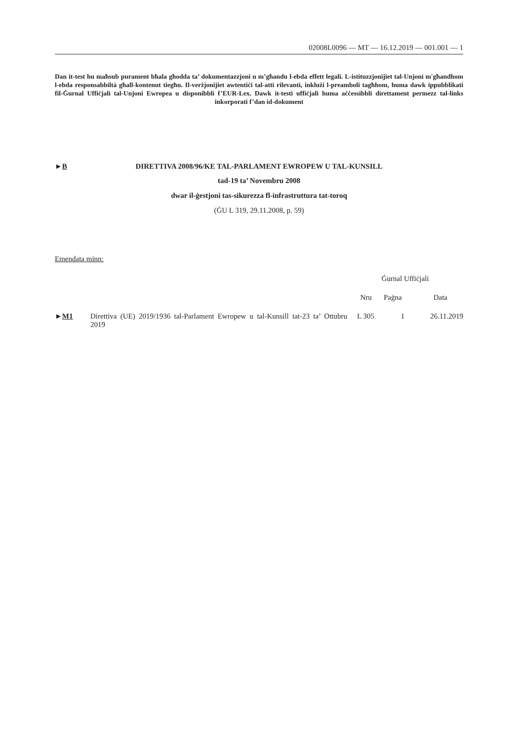02008L0096 — MT — 16.12.2019 — 001.001 — 1
Dan it-test hu maħsub purament bħala għodda ta’ dokumentazzjoni u m’għandu l-ebda effett legali. L-istituzzjonijiet tal-Unjoni m'għandhom l-ebda responsabbiltà għall-kontenut tiegħu. Il-verżjonijiet awtentiċi tal-atti rilevanti, inklużi l-preamboli tagħhom, huma dawk ippubblikati fil-Ġurnal Uffiċjali tal-Unjoni Ewropea u disponibbli f’EUR-Lex. Dawk it-testi uffiċjali huma aċċessibbli direttament permezz tal-links inkorporati f’dan id-dokument
►B DIRETTIVA 2008/96/KE TAL-PARLAMENT EWROPEW U TAL-KUNSILL
tad-19 ta’ Novembru 2008
dwar il-ġestjoni tas-sikurezza fl-infrastruttura tat-toroq
(ĠU L 319, 29.11.2008, p. 59)
Emendata minn:
| | | Ġurnal Uffiċjali | | |
| --- | --- | --- | --- | --- |
| | | Nru | Paġna | Data |
| ► M1 | Direttiva (UE) 2019/1936 tal-Parlament Ewropew u tal-Kunsill tat-23 ta’ Ottubru 2019 | L 305 | 1 | 26.11.2019 |